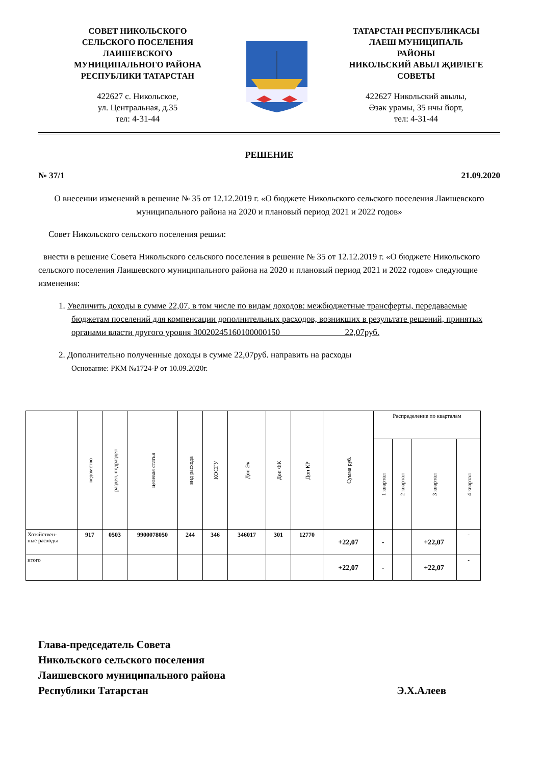СОВЕТ НИКОЛЬСКОГО
СЕЛЬСКОГО ПОСЕЛЕНИЯ
ЛАИШЕВСКОГО
МУНИЦИПАЛЬНОГО РАЙОНА
РЕСПУБЛИКИ ТАТАРСТАН
422627 с. Никольское,
ул. Центральная, д.35
тел: 4-31-44
ТАТАРСТАН РЕСПУБЛИКАСЫ
ЛАЕШ МУНИЦИПАЛЬ
РАЙОНЫ
НИКОЛЬСКИЙ АВЫЛ ҖИРЛЕГЕ
СОВЕТЫ
422627 Никольский авылы,
Әзәк урамы, 35 нчы йорт,
тел: 4-31-44
РЕШЕНИЕ
№ 37/1 21.09.2020
О внесении изменений в решение № 35 от 12.12.2019 г. «О бюджете Никольского сельского поселения Лаишевского муниципального района на 2020 и плановый период 2021 и 2022 годов»
Совет Никольского сельского поселения решил:
внести в решение Совета Никольского сельского поселения в решение № 35 от 12.12.2019 г. «О бюджете Никольского сельского поселения Лаишевского муниципального района на 2020 и плановый период 2021 и 2022 годов» следующие изменения:
1. Увеличить доходы в сумме 22,07, в том числе по видам доходов: межбюджетные трансферты, передаваемые бюджетам поселений для компенсации дополнительных расходов, возникших в результате решений, принятых органами власти другого уровня 30020245160100000150 22,07руб.
2. Дополнительно полученные доходы в сумме 22,07руб. направить на расходы
Основание: РКМ №1724-Р от 10.09.2020г.
| | ведомство | раздел, подраздел | целевая статья | вид расхода | КОСГУ | Доп Эк | Доп ФК | Доп КР | Сумма руб. | Распределение по кварталам | | | |
| --- | --- | --- | --- | --- | --- | --- | --- | --- | --- | --- | --- | --- | --- |
| | | | | | | | | | | 1 квартал | 2 квартал | 3 квартал | 4 квартал |
| Хозяйствен- ные расходы | 917 | 0503 | 9900078050 | 244 | 346 | 346017 | 301 | 12770 | +22,07 | - | | +22,07 | - |
| итого | | | | | | | | | +22,07 | - | | +22,07 | - |
Глава-председатель Совета
Никольского сельского поселения
Лаишевского муниципального района
Республики Татарстан Э.Х.Алеев